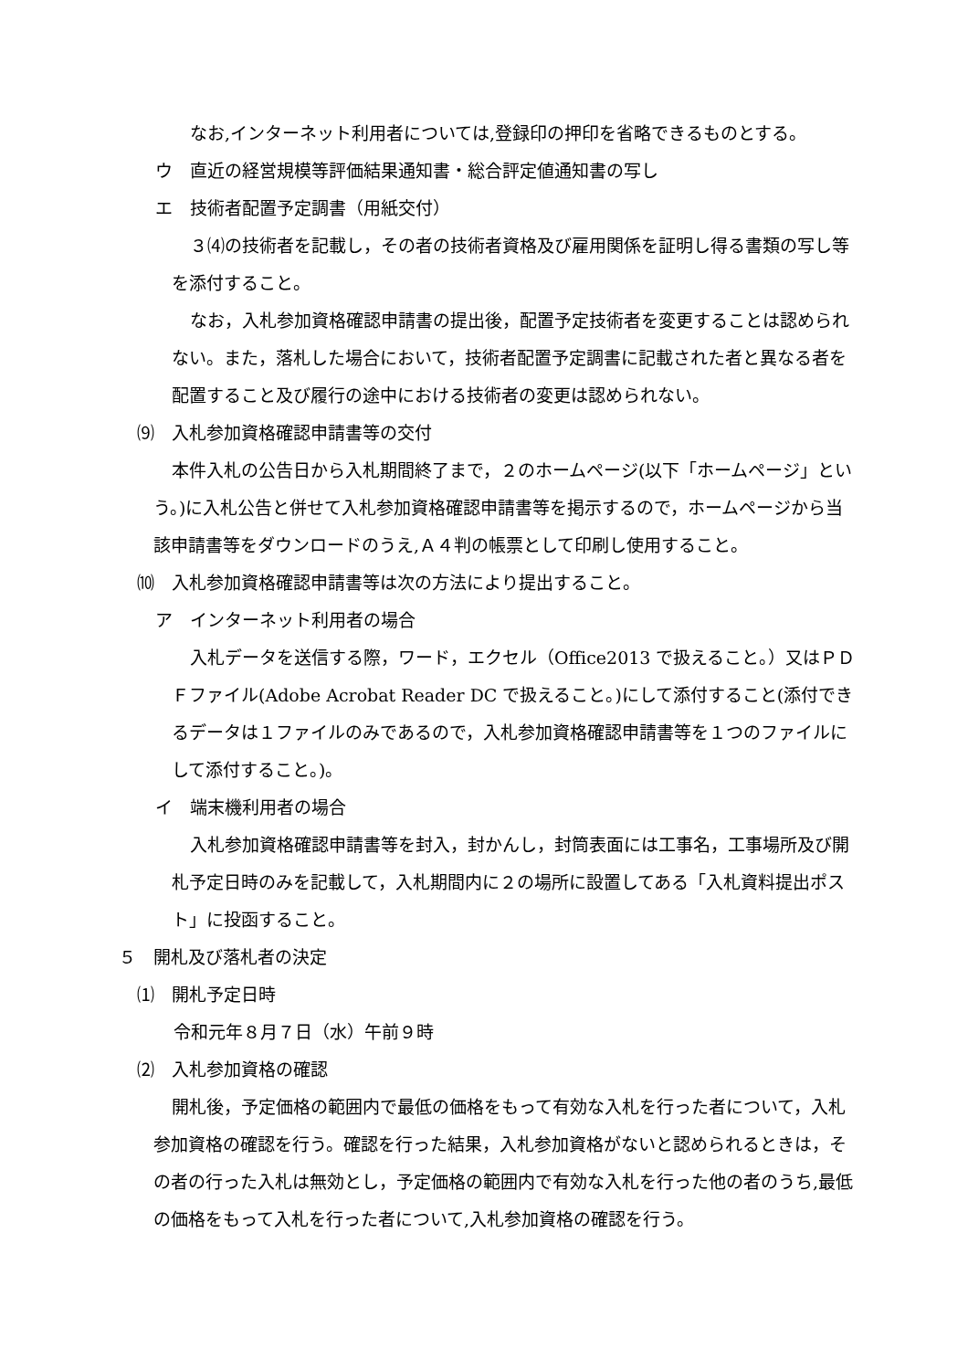なお,インターネット利用者については,登録印の押印を省略できるものとする。
ウ　直近の経営規模等評価結果通知書・総合評定値通知書の写し
エ　技術者配置予定調書（用紙交付）
３⑷の技術者を記載し，その者の技術者資格及び雇用関係を証明し得る書類の写し等を添付すること。
なお，入札参加資格確認申請書の提出後，配置予定技術者を変更することは認められない。また，落札した場合において，技術者配置予定調書に記載された者と異なる者を配置すること及び履行の途中における技術者の変更は認められない。
⑼　入札参加資格確認申請書等の交付
本件入札の公告日から入札期間終了まで，２のホームページ(以下「ホームページ」という。)に入札公告と併せて入札参加資格確認申請書等を掲示するので，ホームページから当該申請書等をダウンロードのうえ,Ａ４判の帳票として印刷し使用すること。
⑽　入札参加資格確認申請書等は次の方法により提出すること。
ア　インターネット利用者の場合
入札データを送信する際，ワード，エクセル（Office2013 で扱えること。）又はＰＤＦファイル(Adobe Acrobat Reader DC で扱えること。)にして添付すること(添付できるデータは１ファイルのみであるので，入札参加資格確認申請書等を１つのファイルにして添付すること。)。
イ　端末機利用者の場合
入札参加資格確認申請書等を封入，封かんし，封筒表面には工事名，工事場所及び開札予定日時のみを記載して，入札期間内に２の場所に設置してある「入札資料提出ポスト」に投函すること。
５　開札及び落札者の決定
⑴　開札予定日時
令和元年８月７日（水）午前９時
⑵　入札参加資格の確認
開札後，予定価格の範囲内で最低の価格をもって有効な入札を行った者について，入札参加資格の確認を行う。確認を行った結果，入札参加資格がないと認められるときは，その者の行った入札は無効とし，予定価格の範囲内で有効な入札を行った他の者のうち,最低の価格をもって入札を行った者について,入札参加資格の確認を行う。